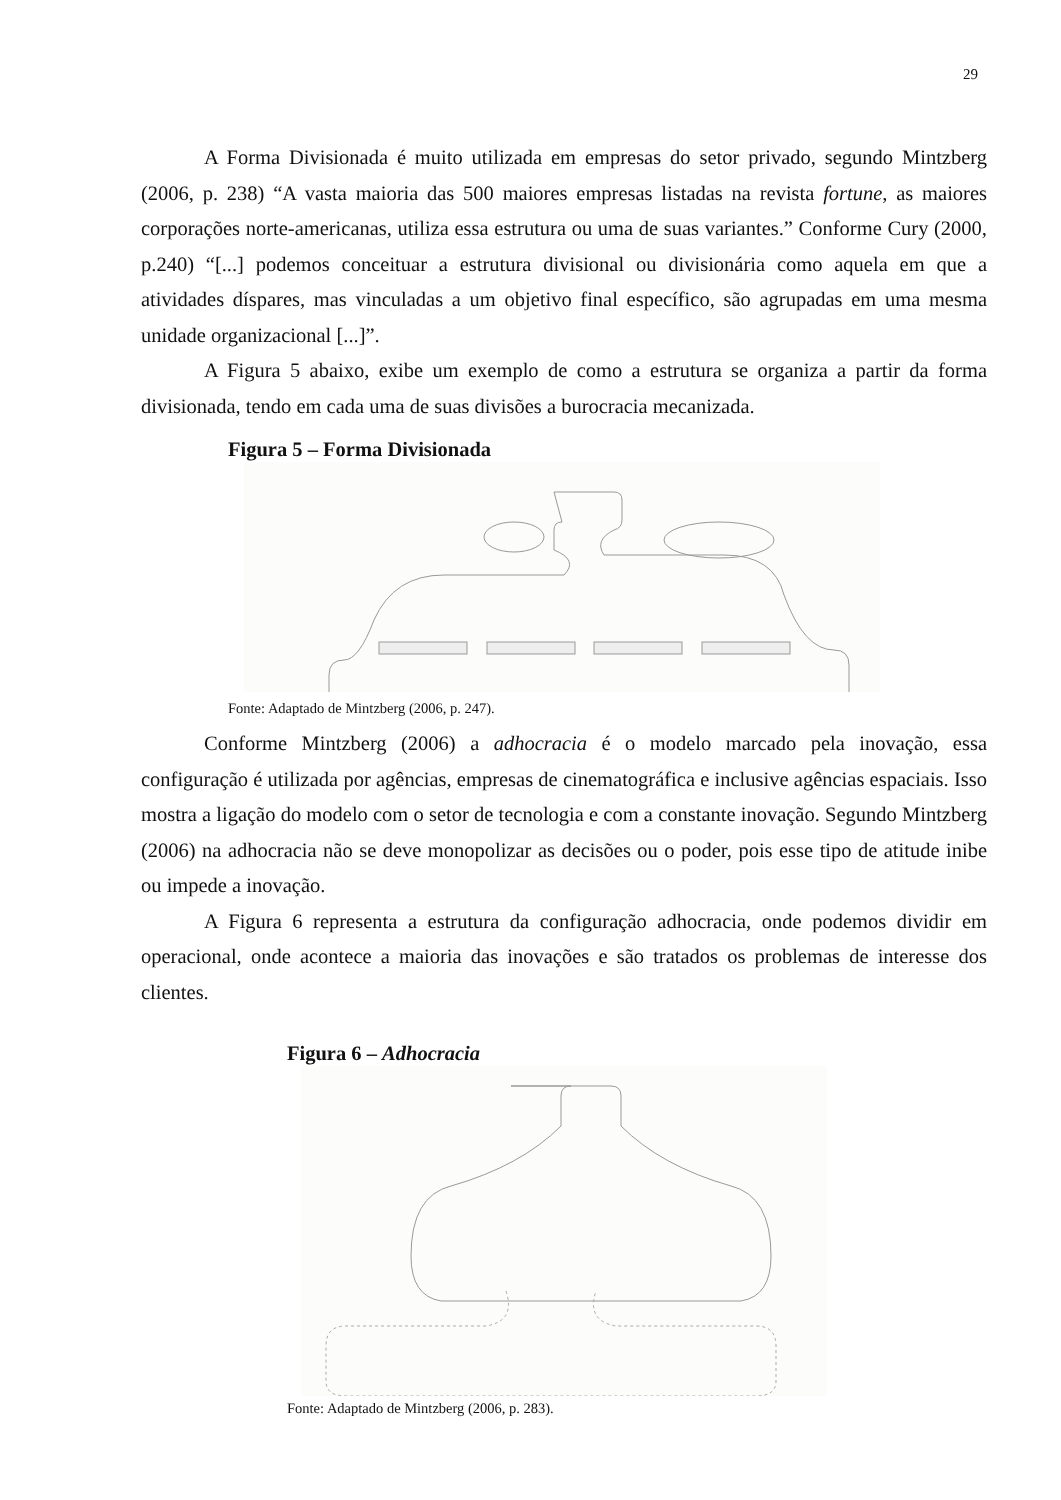29
A Forma Divisionada é muito utilizada em empresas do setor privado, segundo Mintzberg (2006, p. 238) “A vasta maioria das 500 maiores empresas listadas na revista fortune, as maiores corporações norte-americanas, utiliza essa estrutura ou uma de suas variantes.” Conforme Cury (2000, p.240) “[...] podemos conceituar a estrutura divisional ou divisionária como aquela em que a atividades díspares, mas vinculadas a um objetivo final específico, são agrupadas em uma mesma unidade organizacional [...]”.
A Figura 5 abaixo, exibe um exemplo de como a estrutura se organiza a partir da forma divisionada, tendo em cada uma de suas divisões a burocracia mecanizada.
Figura 5 – Forma Divisionada
Fonte: Adaptado de Mintzberg (2006, p. 247).
Conforme Mintzberg (2006) a adhocracia é o modelo marcado pela inovação, essa configuração é utilizada por agências, empresas de cinematográfica e inclusive agências espaciais. Isso mostra a ligação do modelo com o setor de tecnologia e com a constante inovação. Segundo Mintzberg (2006) na adhocracia não se deve monopolizar as decisões ou o poder, pois esse tipo de atitude inibe ou impede a inovação.
A Figura 6 representa a estrutura da configuração adhocracia, onde podemos dividir em operacional, onde acontece a maioria das inovações e são tratados os problemas de interesse dos clientes.
Figura 6 – Adhocracia
Fonte: Adaptado de Mintzberg (2006, p. 283).